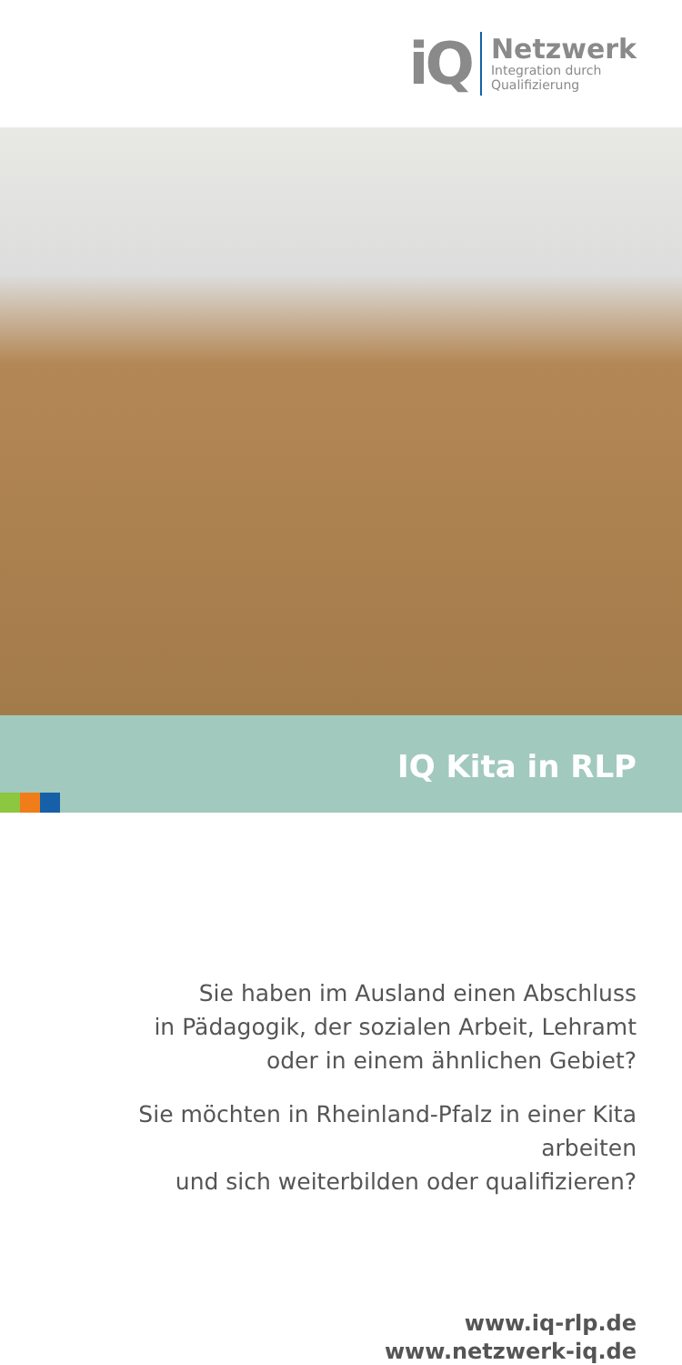iQ
Netzwerk
Integration durch
Qualifizierung
IQ Kita in RLP
Sie haben im Ausland einen Abschluss
in Pädagogik, der sozialen Arbeit, Lehramt
oder in einem ähnlichen Gebiet?
Sie möchten in Rheinland-Pfalz in einer Kita arbeiten
und sich weiterbilden oder qualifizieren?
www.iq-rlp.de
www.netzwerk-iq.de